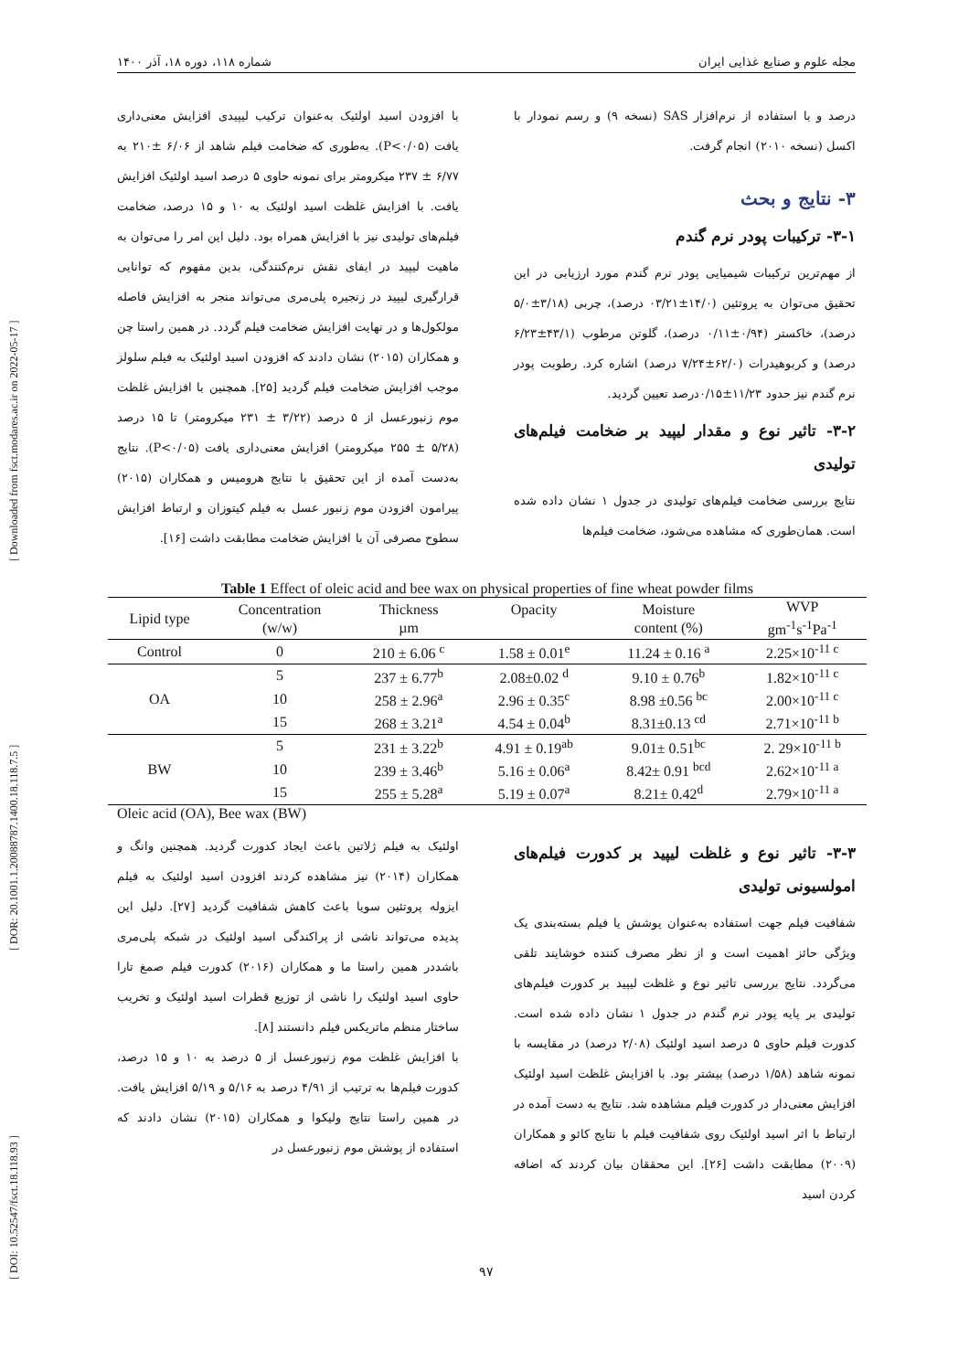[ DOI: 10.52547/fsct.18.118.93 ] [ DOR: 20.1001.1.20088787.1400.18.118.7.5 ] [ Downloaded from fsct.modares.ac.ir on 2022-05-17 ]
مجله علوم و صنایع غذایی ایران شماره ۱۱۸، دوره ۱۸، آذر ۱۴۰۰
درصد و با استفاده از نرم‌افزار SAS (نسخه ۹) و رسم نمودار با اکسل (نسخه ۲۰۱۰) انجام گرفت.
۳- نتایج و بحث
۳-۱- ترکیبات پودر نرم گندم
از مهم‌ترین ترکیبات شیمیایی پودر نرم گندم مورد ارزیابی در این تحقیق می‌توان به پروتئین (۱۴/۰±۰۳/۲۱ درصد)، چربی (۳/۱۸±۵/۰ درصد)، خاکستر (۰/۹۴±۰/۱۱ درصد)، گلوتن مرطوب (۴۳/۱±۶/۲۳ درصد) و کربوهیدرات (۶۲/۰±۷/۲۴ درصد) اشاره کرد. رطوبت پودر نرم گندم نیز حدود ۱۱/۲۳±۰/۱۵درصد تعیین گردید.
۳-۲- تاثیر نوع و مقدار لیپید بر ضخامت فیلم‌های تولیدی
نتایج بررسی ضخامت فیلم‌های تولیدی در جدول ۱ نشان داده شده است. همان‌طوری که مشاهده می‌شود، ضخامت فیلم‌ها
با افزودن اسید اولئیک به‌عنوان ترکیب لیپیدی افزایش معنی‌داری یافت (P<۰/۰۵). به‌طوری که ضخامت فیلم شاهد از ۶/۰۶ ±۲۱۰ به ۶/۷۷ ± ۲۳۷ میکرومتر برای نمونه حاوی ۵ درصد اسید اولئیک افزایش یافت. با افزایش غلظت اسید اولئیک به ۱۰ و ۱۵ درصد، ضخامت فیلم‌های تولیدی نیز با افزایش همراه بود. دلیل این امر را می‌توان به ماهیت لیپید در ایفای نقش نرم‌کنندگی، بدین مفهوم که توانایی قرارگیری لیپید در زنجیره پلی‌مری می‌تواند منجر به افزایش فاصله مولکول‌ها و در نهایت افزایش ضخامت فیلم گردد. در همین راستا چن و همکاران (۲۰۱۵) نشان دادند که افزودن اسید اولئیک به فیلم سلولز موجب افزایش ضخامت فیلم گردید [۲۵]. همچنین با افزایش غلظت موم زنبورعسل از ۵ درصد (۳/۲۲ ± ۲۳۱ میکرومتر) تا ۱۵ درصد (۵/۲۸ ± ۲۵۵ میکرومتر) افزایش معنی‌داری یافت (P<۰/۰۵). نتایج به‌دست آمده از این تحقیق با نتایج هرومیس و همکاران (۲۰۱۵) پیرامون افزودن موم زنبور عسل به فیلم کیتوزان و ارتباط افزایش سطوح مصرفی آن با افزایش ضخامت مطابقت داشت [۱۶].
Table 1 Effect of oleic acid and bee wax on physical properties of fine wheat powder films
| Lipid type | Concentration (w/w) | Thickness µm | Opacity | Moisture content (%) | WVP gm<sup>-1</sup>s<sup>-1</sup>Pa<sup>-1</sup> |
| --- | --- | --- | --- | --- | --- |
| Control | 0 | 210 ± 6.06 <sup>c</sup> | 1.58 ± 0.01<sup>e</sup> | 11.24 ± 0.16 <sup>a</sup> | 2.25×10<sup>-11 c</sup> |
| OA | 5 | 237 ± 6.77<sup>b</sup> | 2.08±0.02 <sup>d</sup> | 9.10 ± 0.76<sup>b</sup> | 1.82×10<sup>-11 c</sup> |
| | 10 | 258 ± 2.96<sup>a</sup> | 2.96 ± 0.35<sup>c</sup> | 8.98 ±0.56 <sup>bc</sup> | 2.00×10<sup>-11 c</sup> |
| | 15 | 268 ± 3.21<sup>a</sup> | 4.54 ± 0.04<sup>b</sup> | 8.31±0.13 <sup>cd</sup> | 2.71×10<sup>-11 b</sup> |
| BW | 5 | 231 ± 3.22<sup>b</sup> | 4.91 ± 0.19<sup>ab</sup> | 9.01± 0.51<sup>bc</sup> | 2. 29×10<sup>-11 b</sup> |
| | 10 | 239 ± 3.46<sup>b</sup> | 5.16 ± 0.06<sup>a</sup> | 8.42± 0.91 <sup>bcd</sup> | 2.62×10<sup>-11 a</sup> |
| | 15 | 255 ± 5.28<sup>a</sup> | 5.19 ± 0.07<sup>a</sup> | 8.21± 0.42<sup>d</sup> | 2.79×10<sup>-11 a</sup> |
Oleic acid (OA), Bee wax (BW)
۳-۳- تاثیر نوع و غلظت لیپید بر کدورت فیلم‌های امولسیونی تولیدی
شفافیت فیلم جهت استفاده به‌عنوان پوشش یا فیلم بسته‌بندی یک ویژگی حائز اهمیت است و از نظر مصرف کننده خوشایند تلقی می‌گردد. نتایج بررسی تاثیر نوع و غلظت لیپید بر کدورت فیلم‌های تولیدی بر پایه پودر نرم گندم در جدول ۱ نشان داده شده است. کدورت فیلم حاوی ۵ درصد اسید اولئیک (۲/۰۸ درصد) در مقایسه با نمونه شاهد (۱/۵۸ درصد) بیشتر بود. با افزایش غلظت اسید اولئیک افزایش معنی‌دار در کدورت فیلم مشاهده شد. نتایج به دست آمده در ارتباط با اثر اسید اولئیک روی شفافیت فیلم با نتایج کائو و همکاران (۲۰۰۹) مطابقت داشت [۲۶]. این محققان بیان کردند که اضافه کردن اسید
اولئیک به فیلم ژلاتین باعث ایجاد کدورت گردید. همچنین وانگ و همکاران (۲۰۱۴) نیز مشاهده کردند افزودن اسید اولئیک به فیلم ایزوله پروتئین سویا باعث کاهش شفافیت گردید [۲۷]. دلیل این پدیده می‌تواند ناشی از پراکندگی اسید اولئیک در شبکه پلی‌مری باشددر همین راستا ما و همکاران (۲۰۱۶) کدورت فیلم صمغ تارا حاوی اسید اولئیک را ناشی از توزیع قطرات اسید اولئیک و تخریب ساختار منظم ماتریکس فیلم دانستند [۸].
با افزایش غلظت موم زنبورعسل از ۵ درصد به ۱۰ و ۱۵ درصد، کدورت فیلم‌ها به ترتیب از ۴/۹۱ درصد به ۵/۱۶ و ۵/۱۹ افزایش یافت. در همین راستا نتایج ولیکوا و همکاران (۲۰۱۵) نشان دادند که استفاده از پوشش موم زنبورعسل در
۹۷